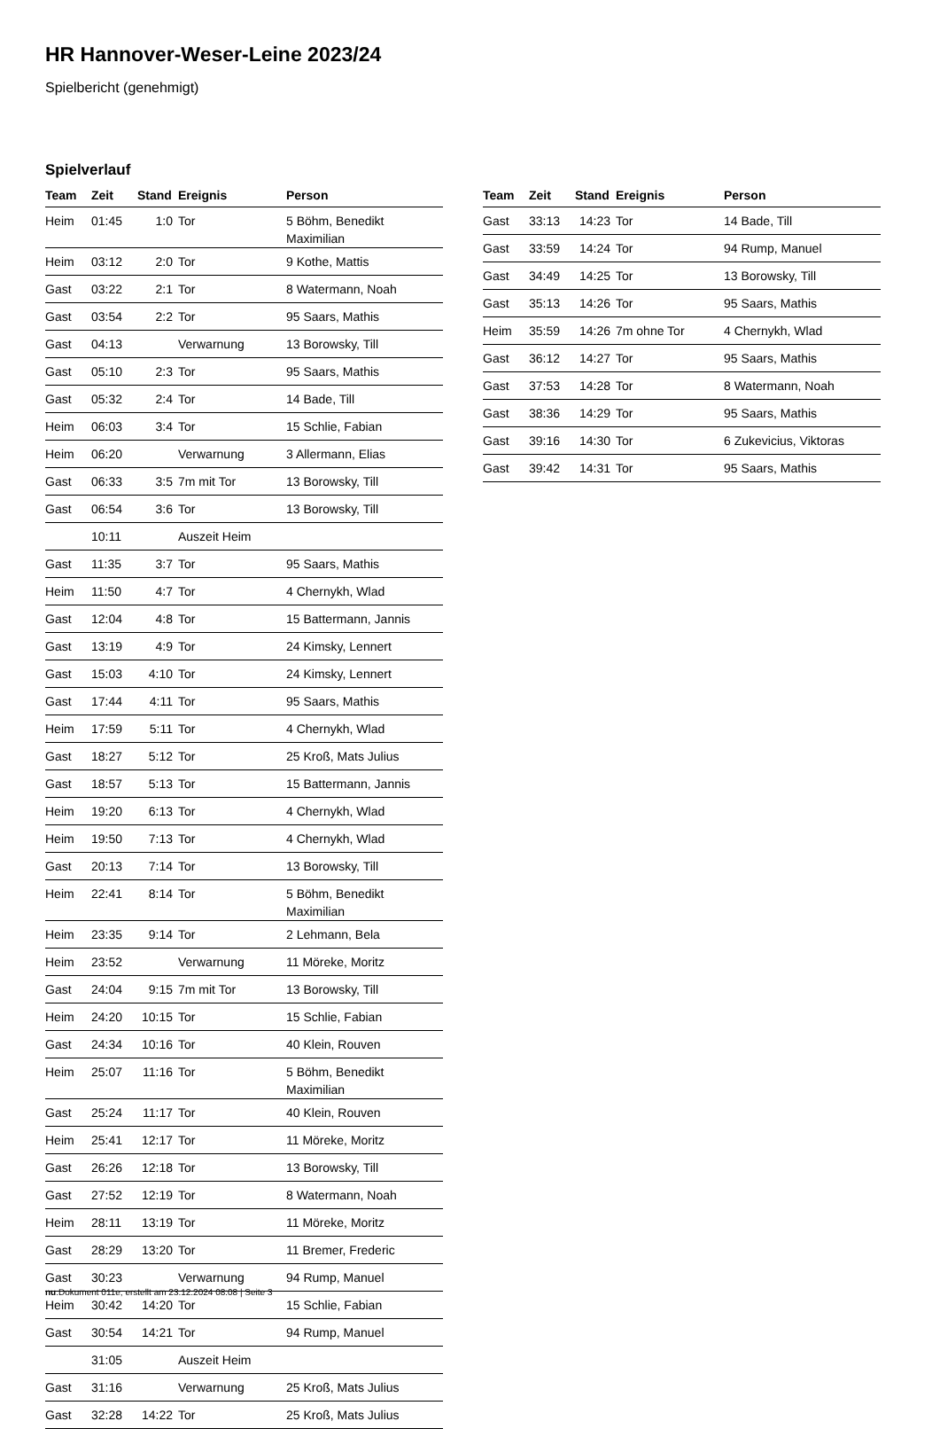HR Hannover-Weser-Leine 2023/24
Spielbericht (genehmigt)
Spielverlauf
| Team | Zeit | Stand | Ereignis | Person |
| --- | --- | --- | --- | --- |
| Heim | 01:45 | 1:0 | Tor | 5 Böhm, Benedikt Maximilian |
| Heim | 03:12 | 2:0 | Tor | 9 Kothe, Mattis |
| Gast | 03:22 | 2:1 | Tor | 8 Watermann, Noah |
| Gast | 03:54 | 2:2 | Tor | 95 Saars, Mathis |
| Gast | 04:13 | | Verwarnung | 13 Borowsky, Till |
| Gast | 05:10 | 2:3 | Tor | 95 Saars, Mathis |
| Gast | 05:32 | 2:4 | Tor | 14 Bade, Till |
| Heim | 06:03 | 3:4 | Tor | 15 Schlie, Fabian |
| Heim | 06:20 | | Verwarnung | 3 Allermann, Elias |
| Gast | 06:33 | 3:5 | 7m mit Tor | 13 Borowsky, Till |
| Gast | 06:54 | 3:6 | Tor | 13 Borowsky, Till |
| | 10:11 | | Auszeit Heim | |
| Gast | 11:35 | 3:7 | Tor | 95 Saars, Mathis |
| Heim | 11:50 | 4:7 | Tor | 4 Chernykh, Wlad |
| Gast | 12:04 | 4:8 | Tor | 15 Battermann, Jannis |
| Gast | 13:19 | 4:9 | Tor | 24 Kimsky, Lennert |
| Gast | 15:03 | 4:10 | Tor | 24 Kimsky, Lennert |
| Gast | 17:44 | 4:11 | Tor | 95 Saars, Mathis |
| Heim | 17:59 | 5:11 | Tor | 4 Chernykh, Wlad |
| Gast | 18:27 | 5:12 | Tor | 25 Kroß, Mats Julius |
| Gast | 18:57 | 5:13 | Tor | 15 Battermann, Jannis |
| Heim | 19:20 | 6:13 | Tor | 4 Chernykh, Wlad |
| Heim | 19:50 | 7:13 | Tor | 4 Chernykh, Wlad |
| Gast | 20:13 | 7:14 | Tor | 13 Borowsky, Till |
| Heim | 22:41 | 8:14 | Tor | 5 Böhm, Benedikt Maximilian |
| Heim | 23:35 | 9:14 | Tor | 2 Lehmann, Bela |
| Heim | 23:52 | | Verwarnung | 11 Möreke, Moritz |
| Gast | 24:04 | 9:15 | 7m mit Tor | 13 Borowsky, Till |
| Heim | 24:20 | 10:15 | Tor | 15 Schlie, Fabian |
| Gast | 24:34 | 10:16 | Tor | 40 Klein, Rouven |
| Heim | 25:07 | 11:16 | Tor | 5 Böhm, Benedikt Maximilian |
| Gast | 25:24 | 11:17 | Tor | 40 Klein, Rouven |
| Heim | 25:41 | 12:17 | Tor | 11 Möreke, Moritz |
| Gast | 26:26 | 12:18 | Tor | 13 Borowsky, Till |
| Gast | 27:52 | 12:19 | Tor | 8 Watermann, Noah |
| Heim | 28:11 | 13:19 | Tor | 11 Möreke, Moritz |
| Gast | 28:29 | 13:20 | Tor | 11 Bremer, Frederic |
| Gast | 30:23 | | Verwarnung | 94 Rump, Manuel |
| Heim | 30:42 | 14:20 | Tor | 15 Schlie, Fabian |
| Gast | 30:54 | 14:21 | Tor | 94 Rump, Manuel |
| | 31:05 | | Auszeit Heim | |
| Gast | 31:16 | | Verwarnung | 25 Kroß, Mats Julius |
| Gast | 32:28 | 14:22 | Tor | 25 Kroß, Mats Julius |
| Team | Zeit | Stand | Ereignis | Person |
| --- | --- | --- | --- | --- |
| Gast | 33:13 | 14:23 | Tor | 14 Bade, Till |
| Gast | 33:59 | 14:24 | Tor | 94 Rump, Manuel |
| Gast | 34:49 | 14:25 | Tor | 13 Borowsky, Till |
| Gast | 35:13 | 14:26 | Tor | 95 Saars, Mathis |
| Heim | 35:59 | 14:26 | 7m ohne Tor | 4 Chernykh, Wlad |
| Gast | 36:12 | 14:27 | Tor | 95 Saars, Mathis |
| Gast | 37:53 | 14:28 | Tor | 8 Watermann, Noah |
| Gast | 38:36 | 14:29 | Tor | 95 Saars, Mathis |
| Gast | 39:16 | 14:30 | Tor | 6 Zukevicius, Viktoras |
| Gast | 39:42 | 14:31 | Tor | 95 Saars, Mathis |
nu.Dokument 011e, erstellt am 23.12.2024 08:08 | Seite 3